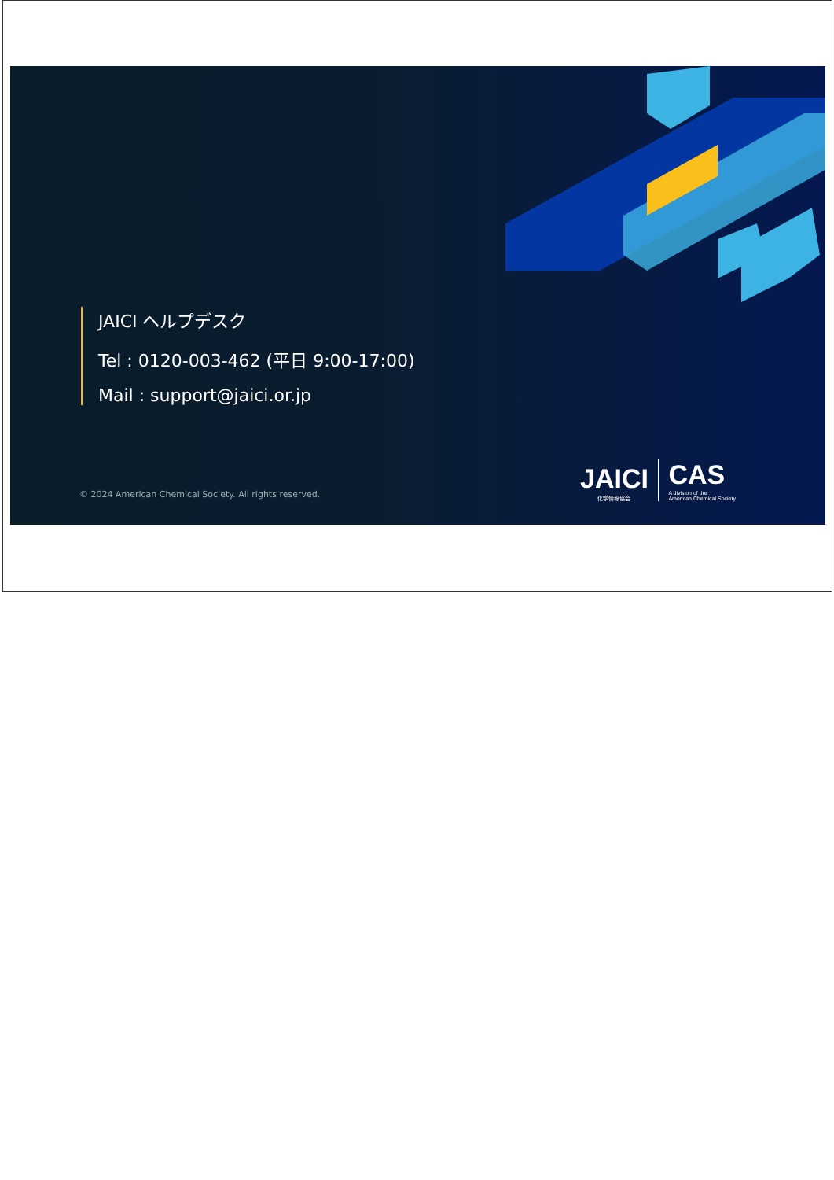JAICI ヘルプデスク
Tel : 0120-003-462 (平日 9:00-17:00)
Mail : support@jaici.or.jp
© 2024 American Chemical Society. All rights reserved.
JAICI 化学情報協会 CAS A division of the
American Chemical Society